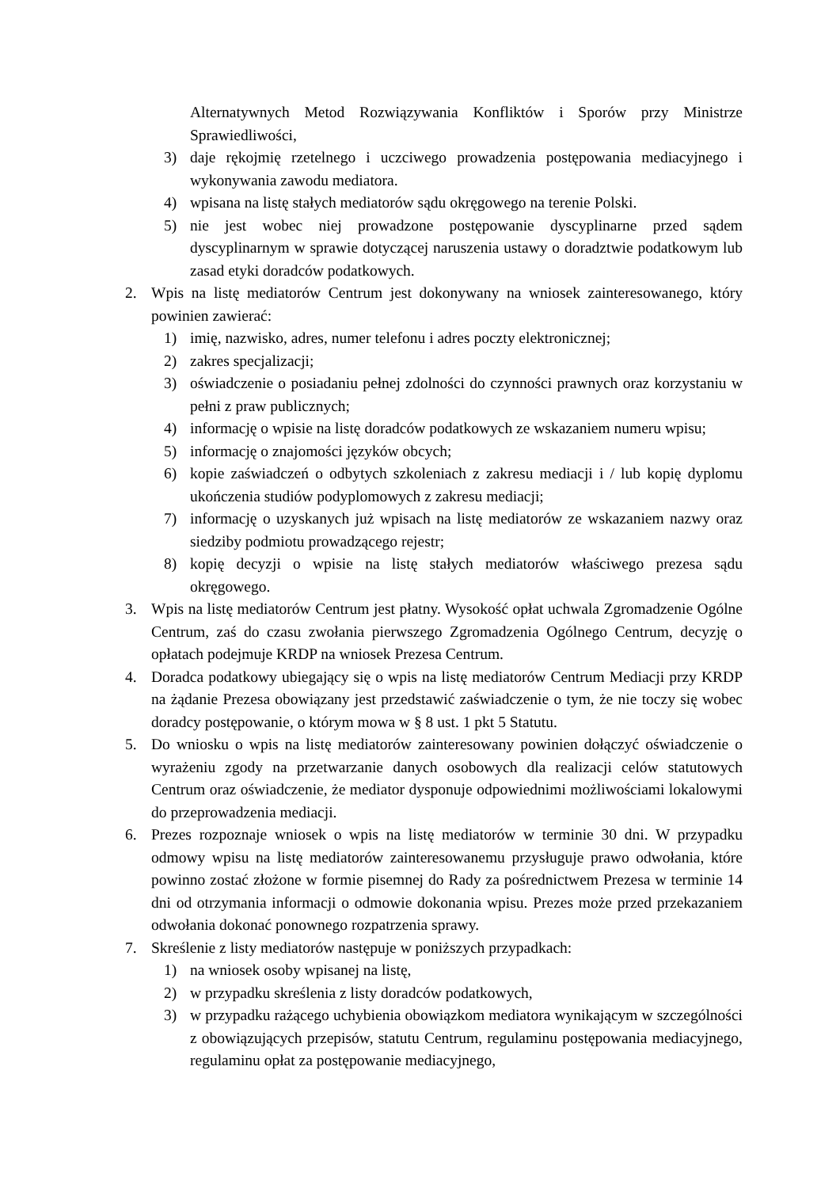Alternatywnych Metod Rozwiązywania Konfliktów i Sporów przy Ministrze Sprawiedliwości,
3) daje rękojmię rzetelnego i uczciwego prowadzenia postępowania mediacyjnego i wykonywania zawodu mediatora.
4) wpisana na listę stałych mediatorów sądu okręgowego na terenie Polski.
5) nie jest wobec niej prowadzone postępowanie dyscyplinarne przed sądem dyscyplinarnym w sprawie dotyczącej naruszenia ustawy o doradztwie podatkowym lub zasad etyki doradców podatkowych.
2. Wpis na listę mediatorów Centrum jest dokonywany na wniosek zainteresowanego, który powinien zawierać:
1) imię, nazwisko, adres, numer telefonu i adres poczty elektronicznej;
2) zakres specjalizacji;
3) oświadczenie o posiadaniu pełnej zdolności do czynności prawnych oraz korzystaniu w pełni z praw publicznych;
4) informację o wpisie na listę doradców podatkowych ze wskazaniem numeru wpisu;
5) informację o znajomości języków obcych;
6) kopie zaświadczeń o odbytych szkoleniach z zakresu mediacji i / lub kopię dyplomu ukończenia studiów podyplomowych z zakresu mediacji;
7) informację o uzyskanych już wpisach na listę mediatorów ze wskazaniem nazwy oraz siedziby podmiotu prowadzącego rejestr;
8) kopię decyzji o wpisie na listę stałych mediatorów właściwego prezesa sądu okręgowego.
3. Wpis na listę mediatorów Centrum jest płatny. Wysokość opłat uchwala Zgromadzenie Ogólne Centrum, zaś do czasu zwołania pierwszego Zgromadzenia Ogólnego Centrum, decyzję o opłatach podejmuje KRDP na wniosek Prezesa Centrum.
4. Doradca podatkowy ubiegający się o wpis na listę mediatorów Centrum Mediacji przy KRDP na żądanie Prezesa obowiązany jest przedstawić zaświadczenie o tym, że nie toczy się wobec doradcy postępowanie, o którym mowa w § 8 ust. 1 pkt 5 Statutu.
5. Do wniosku o wpis na listę mediatorów zainteresowany powinien dołączyć oświadczenie o wyrażeniu zgody na przetwarzanie danych osobowych dla realizacji celów statutowych Centrum oraz oświadczenie, że mediator dysponuje odpowiednimi możliwościami lokalowymi do przeprowadzenia mediacji.
6. Prezes rozpoznaje wniosek o wpis na listę mediatorów w terminie 30 dni. W przypadku odmowy wpisu na listę mediatorów zainteresowanemu przysługuje prawo odwołania, które powinno zostać złożone w formie pisemnej do Rady za pośrednictwem Prezesa w terminie 14 dni od otrzymania informacji o odmowie dokonania wpisu. Prezes może przed przekazaniem odwołania dokonać ponownego rozpatrzenia sprawy.
7. Skreślenie z listy mediatorów następuje w poniższych przypadkach:
1) na wniosek osoby wpisanej na listę,
2) w przypadku skreślenia z listy doradców podatkowych,
3) w przypadku rażącego uchybienia obowiązkom mediatora wynikającym w szczególności z obowiązujących przepisów, statutu Centrum, regulaminu postępowania mediacyjnego, regulaminu opłat za postępowanie mediacyjnego,